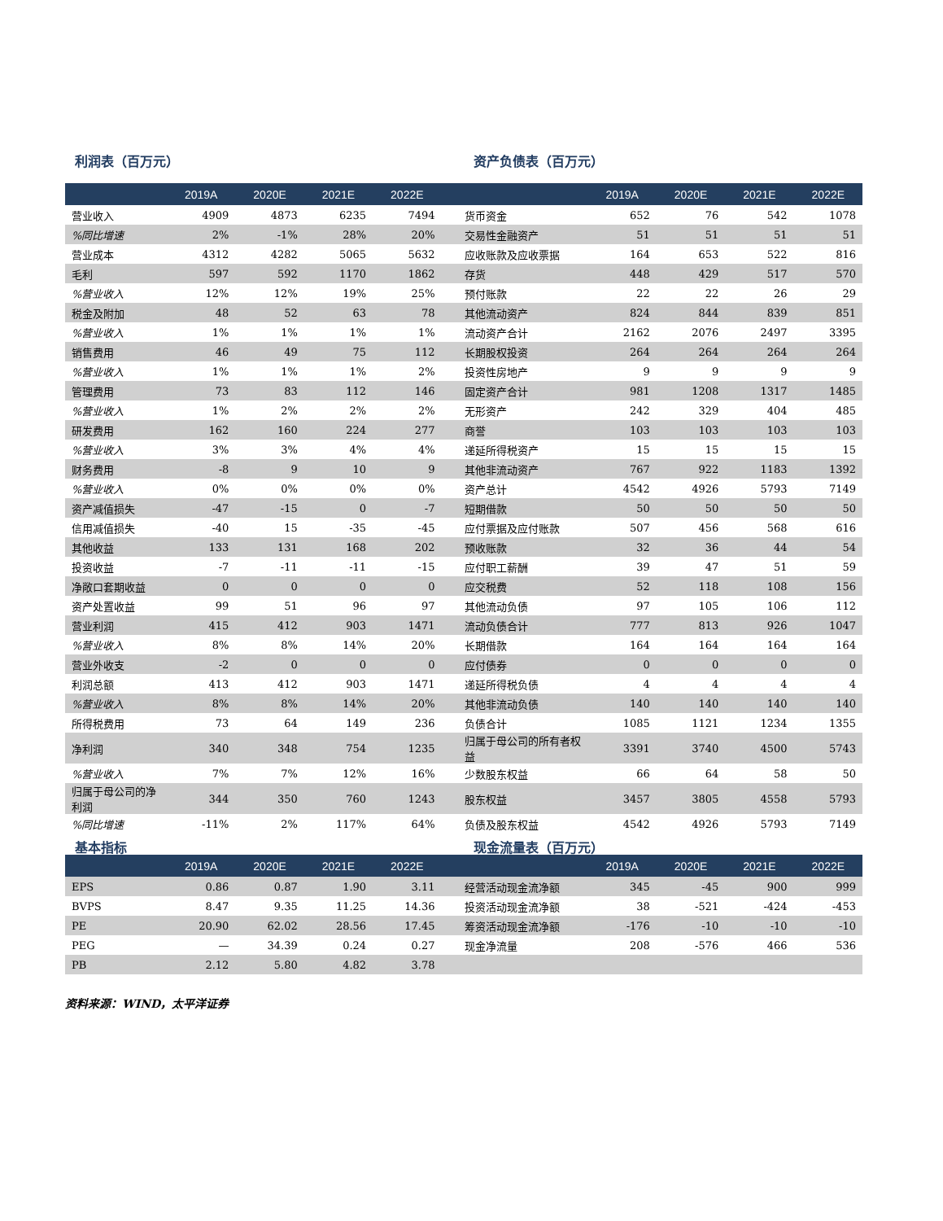利润表（百万元） 资产负债表（百万元）
| | 2019A | 2020E | 2021E | 2022E | | | 2019A | 2020E | 2021E | 2022E |
| --- | --- | --- | --- | --- | --- | --- | --- | --- | --- | --- |
| 营业收入 | 4909 | 4873 | 6235 | 7494 | | 货币资金 | 652 | 76 | 542 | 1078 |
| %同比增速 | 2% | -1% | 28% | 20% | | 交易性金融资产 | 51 | 51 | 51 | 51 |
| 营业成本 | 4312 | 4282 | 5065 | 5632 | | 应收账款及应收票据 | 164 | 653 | 522 | 816 |
| 毛利 | 597 | 592 | 1170 | 1862 | | 存货 | 448 | 429 | 517 | 570 |
| %营业收入 | 12% | 12% | 19% | 25% | | 预付账款 | 22 | 22 | 26 | 29 |
| 税金及附加 | 48 | 52 | 63 | 78 | | 其他流动资产 | 824 | 844 | 839 | 851 |
| %营业收入 | 1% | 1% | 1% | 1% | | 流动资产合计 | 2162 | 2076 | 2497 | 3395 |
| 销售费用 | 46 | 49 | 75 | 112 | | 长期股权投资 | 264 | 264 | 264 | 264 |
| %营业收入 | 1% | 1% | 1% | 2% | | 投资性房地产 | 9 | 9 | 9 | 9 |
| 管理费用 | 73 | 83 | 112 | 146 | | 固定资产合计 | 981 | 1208 | 1317 | 1485 |
| %营业收入 | 1% | 2% | 2% | 2% | | 无形资产 | 242 | 329 | 404 | 485 |
| 研发费用 | 162 | 160 | 224 | 277 | | 商誉 | 103 | 103 | 103 | 103 |
| %营业收入 | 3% | 3% | 4% | 4% | | 递延所得税资产 | 15 | 15 | 15 | 15 |
| 财务费用 | -8 | 9 | 10 | 9 | | 其他非流动资产 | 767 | 922 | 1183 | 1392 |
| %营业收入 | 0% | 0% | 0% | 0% | | 资产总计 | 4542 | 4926 | 5793 | 7149 |
| 资产减值损失 | -47 | -15 | 0 | -7 | | 短期借款 | 50 | 50 | 50 | 50 |
| 信用减值损失 | -40 | 15 | -35 | -45 | | 应付票据及应付账款 | 507 | 456 | 568 | 616 |
| 其他收益 | 133 | 131 | 168 | 202 | | 预收账款 | 32 | 36 | 44 | 54 |
| 投资收益 | -7 | -11 | -11 | -15 | | 应付职工薪酬 | 39 | 47 | 51 | 59 |
| 净敞口套期收益 | 0 | 0 | 0 | 0 | | 应交税费 | 52 | 118 | 108 | 156 |
| 资产处置收益 | 99 | 51 | 96 | 97 | | 其他流动负债 | 97 | 105 | 106 | 112 |
| 营业利润 | 415 | 412 | 903 | 1471 | | 流动负债合计 | 777 | 813 | 926 | 1047 |
| %营业收入 | 8% | 8% | 14% | 20% | | 长期借款 | 164 | 164 | 164 | 164 |
| 营业外收支 | -2 | 0 | 0 | 0 | | 应付债券 | 0 | 0 | 0 | 0 |
| 利润总额 | 413 | 412 | 903 | 1471 | | 递延所得税负债 | 4 | 4 | 4 | 4 |
| %营业收入 | 8% | 8% | 14% | 20% | | 其他非流动负债 | 140 | 140 | 140 | 140 |
| 所得税费用 | 73 | 64 | 149 | 236 | | 负债合计 | 1085 | 1121 | 1234 | 1355 |
| 净利润 | 340 | 348 | 754 | 1235 | | 归属于母公司的所有者权益 | 3391 | 3740 | 4500 | 5743 |
| %营业收入 | 7% | 7% | 12% | 16% | | 少数股东权益 | 66 | 64 | 58 | 50 |
| 归属于母公司的净利润 | 344 | 350 | 760 | 1243 | | 股东权益 | 3457 | 3805 | 4558 | 5793 |
| %同比增速 | -11% | 2% | 117% | 64% | | 负债及股东权益 | 4542 | 4926 | 5793 | 7149 |
基本指标 现金流量表（百万元）
| | 2019A | 2020E | 2021E | 2022E | | | 2019A | 2020E | 2021E | 2022E |
| --- | --- | --- | --- | --- | --- | --- | --- | --- | --- | --- |
| EPS | 0.86 | 0.87 | 1.90 | 3.11 | | 经营活动现金流净额 | 345 | -45 | 900 | 999 |
| BVPS | 8.47 | 9.35 | 11.25 | 14.36 | | 投资活动现金流净额 | 38 | -521 | -424 | -453 |
| PE | 20.90 | 62.02 | 28.56 | 17.45 | | 筹资活动现金流净额 | -176 | -10 | -10 | -10 |
| PEG | — | 34.39 | 0.24 | 0.27 | | 现金净流量 | 208 | -576 | 466 | 536 |
| PB | 2.12 | 5.80 | 4.82 | 3.78 | | | | | | |
资料来源：WIND，太平洋证券